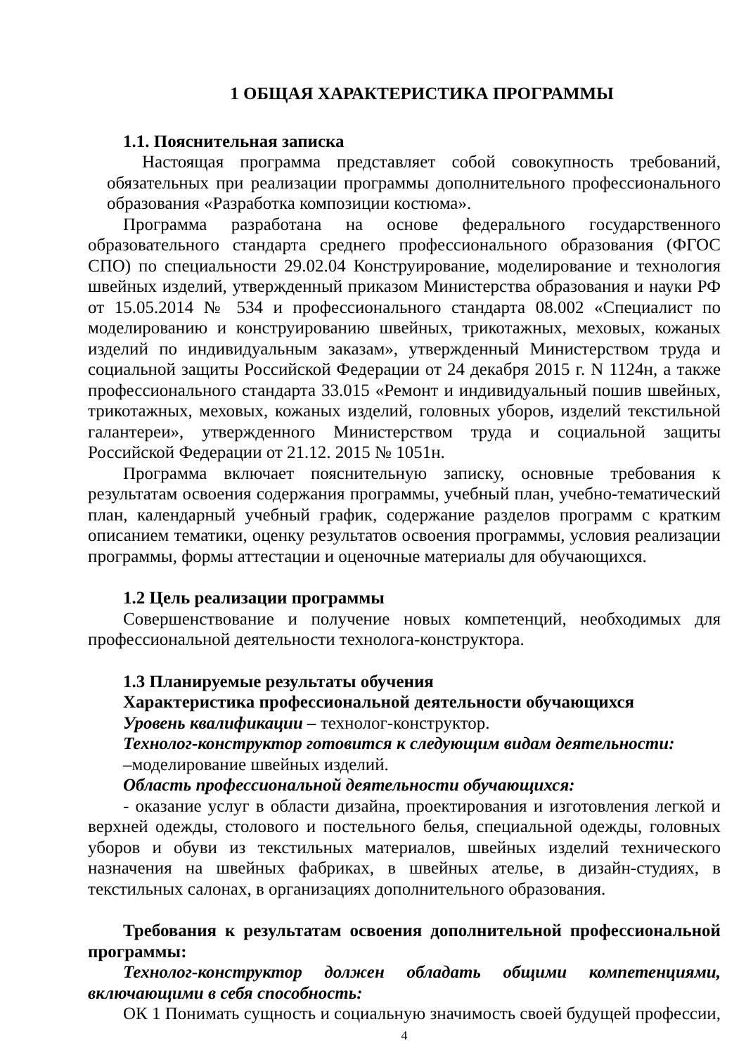1 ОБЩАЯ ХАРАКТЕРИСТИКА ПРОГРАММЫ
1.1. Пояснительная записка
Настоящая программа представляет собой совокупность требований, обязательных при реализации программы дополнительного профессионального образования «Разработка композиции костюма».
Программа разработана на основе федерального государственного образовательного стандарта среднего профессионального образования (ФГОС СПО) по специальности 29.02.04 Конструирование, моделирование и технология швейных изделий, утвержденный приказом Министерства образования и науки РФ от 15.05.2014 № 534 и профессионального стандарта 08.002 «Специалист по моделированию и конструированию швейных, трикотажных, меховых, кожаных изделий по индивидуальным заказам», утвержденный Министерством труда и социальной защиты Российской Федерации от 24 декабря 2015 г. N 1124н, а также профессионального стандарта 33.015 «Ремонт и индивидуальный пошив швейных, трикотажных, меховых, кожаных изделий, головных уборов, изделий текстильной галантереи», утвержденного Министерством труда и социальной защиты Российской Федерации от 21.12. 2015 № 1051н.
Программа включает пояснительную записку, основные требования к результатам освоения содержания программы, учебный план, учебно-тематический план, календарный учебный график, содержание разделов программ с кратким описанием тематики, оценку результатов освоения программы, условия реализации программы, формы аттестации и оценочные материалы для обучающихся.
1.2 Цель реализации программы
Совершенствование и получение новых компетенций, необходимых для профессиональной деятельности технолога-конструктора.
1.3 Планируемые результаты обучения
Характеристика профессиональной деятельности обучающихся
Уровень квалификации – технолог-конструктор.
Технолог-конструктор готовится к следующим видам деятельности:
–моделирование швейных изделий.
Область профессиональной деятельности обучающихся:
- оказание услуг в области дизайна, проектирования и изготовления легкой и верхней одежды, столового и постельного белья, специальной одежды, головных уборов и обуви из текстильных материалов, швейных изделий технического назначения на швейных фабриках, в швейных ателье, в дизайн-студиях, в текстильных салонах, в организациях дополнительного образования.
Требования к результатам освоения дополнительной профессиональной программы:
Технолог-конструктор должен обладать общими компетенциями, включающими в себя способность:
ОК 1 Понимать сущность и социальную значимость своей будущей профессии,
4